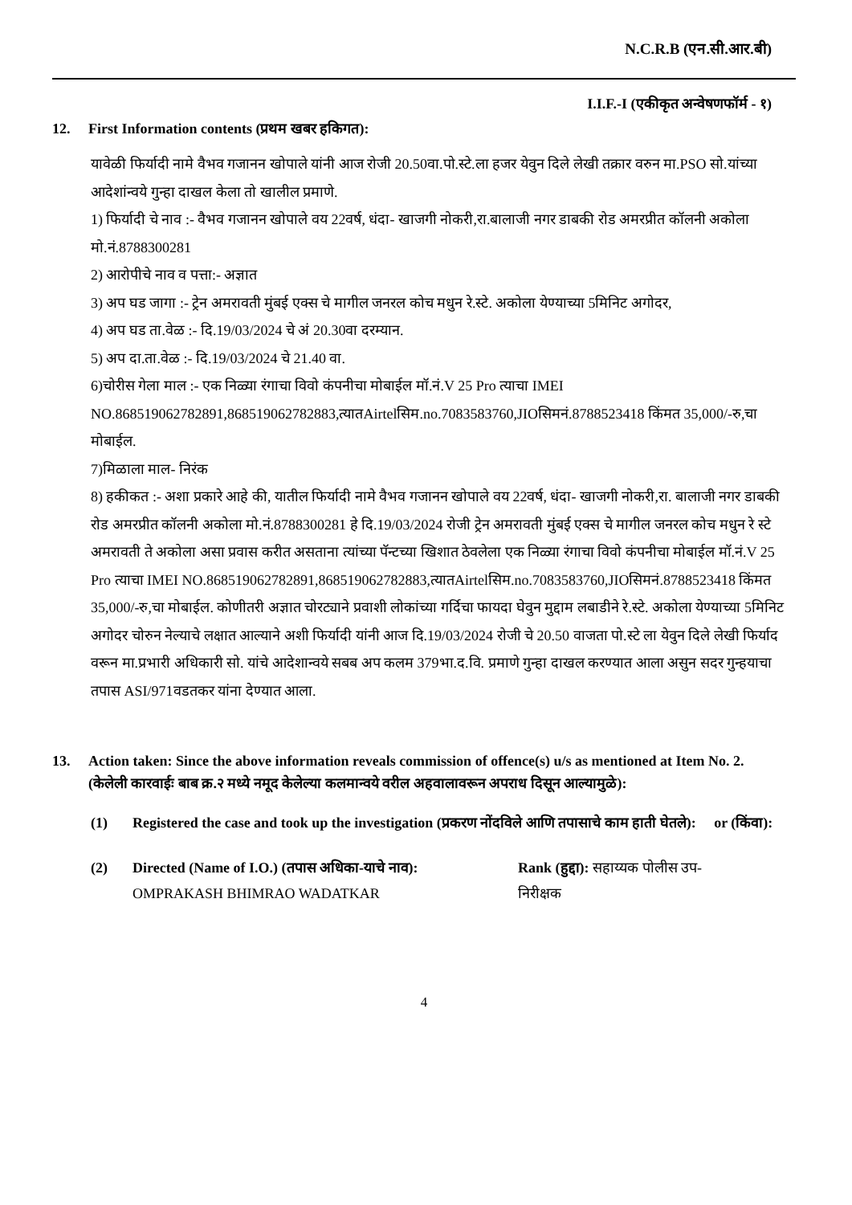N.C.R.B (एन.सी.आर.बी)
I.I.F.-I (एकीकृत अन्वेषणफॉर्म - १)
12. First Information contents (प्रथम खबर हकिगत):
यावेळी फिर्यादी नामे वैभव गजानन खोपाले यांनी आज रोजी 20.50वा.पो.स्टे.ला हजर येवुन दिले लेखी तक्रार वरुन मा.PSO सो.यांच्या आदेशांन्वये गुन्हा दाखल केला तो खालील प्रमाणे.
1) फिर्यादी चे नाव :- वैभव गजानन खोपाले वय 22वर्ष, धंदा- खाजगी नोकरी,रा.बालाजी नगर डाबकी रोड अमरप्रीत कॉलनी अकोला मो.नं.8788300281
2) आरोपीचे नाव व पत्ता:- अज्ञात
3) अप घड जागा :- ट्रेन अमरावती मुंबई एक्स चे मागील जनरल कोच मधुन रे.स्टे. अकोला येण्याच्या 5मिनिट अगोदर,
4) अप घड ता.वेळ :- दि.19/03/2024 चे अं 20.30वा दरम्यान.
5) अप दा.ता.वेळ :- दि.19/03/2024 चे 21.40 वा.
6)चोरीस गेला माल :- एक निळ्या रंगाचा विवो कंपनीचा मोबाईल मॉ.नं.V 25 Pro त्याचा IMEI NO.868519062782891,868519062782883,त्यातAirtelसिम.no.7083583760,JIOसिमनं.8788523418 किंमत 35,000/-रु,चा मोबाईल.
7)मिळाला माल- निरंक
8) हकीकत :- अशा प्रकारे आहे की, यातील फिर्यादी नामे वैभव गजानन खोपाले वय 22वर्ष, धंदा- खाजगी नोकरी,रा. बालाजी नगर डाबकी रोड अमरप्रीत कॉलनी अकोला मो.नं.8788300281 हे दि.19/03/2024 रोजी ट्रेन अमरावती मुंबई एक्स चे मागील जनरल कोच मधुन रे स्टे अमरावती ते अकोला असा प्रवास करीत असताना त्यांच्या पॅन्टच्या खिशात ठेवलेला एक निळ्या रंगाचा विवो कंपनीचा मोबाईल मॉ.नं.V 25 Pro त्याचा IMEI NO.868519062782891,868519062782883,त्यातAirtelसिम.no.7083583760,JIOसिमनं.8788523418 किंमत 35,000/-रु,चा मोबाईल. कोणीतरी अज्ञात चोरट्याने प्रवाशी लोकांच्या गर्दिचा फायदा घेवुन मुद्दाम लबाडीने रे.स्टे. अकोला येण्याच्या 5मिनिट अगोदर चोरुन नेल्याचे लक्षात आल्याने अशी फिर्यादी यांनी आज दि.19/03/2024 रोजी चे 20.50 वाजता पो.स्टे ला येवुन दिले लेखी फिर्याद वरून मा.प्रभारी अधिकारी सो. यांचे आदेशान्वये सबब अप कलम 379भा.द.वि. प्रमाणे गुन्हा दाखल करण्यात आला असुन सदर गुन्हयाचा तपास ASI/971वडतकर यांना देण्यात आला.
13. Action taken: Since the above information reveals commission of offence(s) u/s as mentioned at Item No. 2.
(केलेली कारवाईः बाब क्र.२ मध्ये नमूद केलेल्या कलमान्वये वरील अहवालावरून अपराध दिसून आल्यामुळे):
(1) Registered the case and took up the investigation (प्रकरण नोंदविले आणि तपासाचे काम हाती घेतले): or (किंवा):
(2) Directed (Name of I.O.) (तपास अधिका-याचे नाव):
OMPRAKASH BHIMRAO WADATKAR
Rank (हुद्दा): सहाय्यक पोलीस उप-निरीक्षक
4